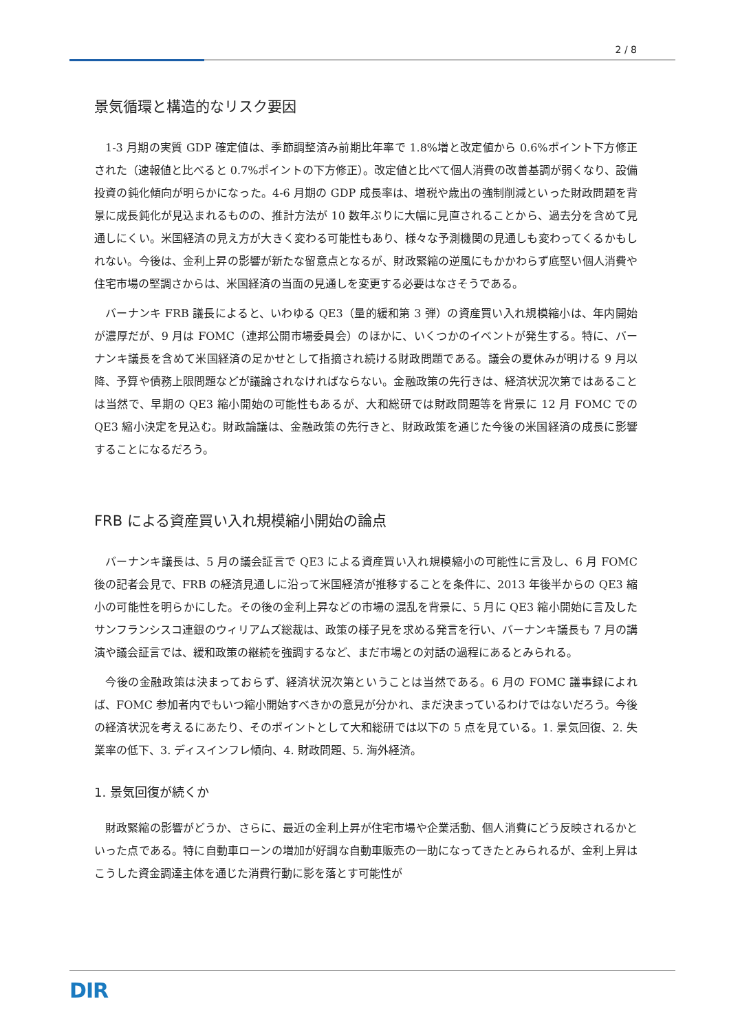2 / 8
景気循環と構造的なリスク要因
1-3 月期の実質 GDP 確定値は、季節調整済み前期比年率で 1.8%増と改定値から 0.6%ポイント下方修正された（速報値と比べると 0.7%ポイントの下方修正）。改定値と比べて個人消費の改善基調が弱くなり、設備投資の鈍化傾向が明らかになった。4-6 月期の GDP 成長率は、増税や歳出の強制削減といった財政問題を背景に成長鈍化が見込まれるものの、推計方法が 10 数年ぶりに大幅に見直されることから、過去分を含めて見通しにくい。米国経済の見え方が大きく変わる可能性もあり、様々な予測機関の見通しも変わってくるかもしれない。今後は、金利上昇の影響が新たな留意点となるが、財政緊縮の逆風にもかかわらず底堅い個人消費や住宅市場の堅調さからは、米国経済の当面の見通しを変更する必要はなさそうである。
バーナンキ FRB 議長によると、いわゆる QE3（量的緩和第 3 弾）の資産買い入れ規模縮小は、年内開始が濃厚だが、9 月は FOMC（連邦公開市場委員会）のほかに、いくつかのイベントが発生する。特に、バーナンキ議長を含めて米国経済の足かせとして指摘され続ける財政問題である。議会の夏休みが明ける 9 月以降、予算や債務上限問題などが議論されなければならない。金融政策の先行きは、経済状況次第ではあることは当然で、早期の QE3 縮小開始の可能性もあるが、大和総研では財政問題等を背景に 12 月 FOMC での QE3 縮小決定を見込む。財政論議は、金融政策の先行きと、財政政策を通じた今後の米国経済の成長に影響することになるだろう。
FRB による資産買い入れ規模縮小開始の論点
バーナンキ議長は、5 月の議会証言で QE3 による資産買い入れ規模縮小の可能性に言及し、6 月 FOMC 後の記者会見で、FRB の経済見通しに沿って米国経済が推移することを条件に、2013 年後半からの QE3 縮小の可能性を明らかにした。その後の金利上昇などの市場の混乱を背景に、5 月に QE3 縮小開始に言及したサンフランシスコ連銀のウィリアムズ総裁は、政策の様子見を求める発言を行い、バーナンキ議長も 7 月の講演や議会証言では、緩和政策の継続を強調するなど、まだ市場との対話の過程にあるとみられる。
今後の金融政策は決まっておらず、経済状況次第ということは当然である。6 月の FOMC 議事録によれば、FOMC 参加者内でもいつ縮小開始すべきかの意見が分かれ、まだ決まっているわけではないだろう。今後の経済状況を考えるにあたり、そのポイントとして大和総研では以下の 5 点を見ている。1. 景気回復、2. 失業率の低下、3. ディスインフレ傾向、4. 財政問題、5. 海外経済。
1. 景気回復が続くか
財政緊縮の影響がどうか、さらに、最近の金利上昇が住宅市場や企業活動、個人消費にどう反映されるかといった点である。特に自動車ローンの増加が好調な自動車販売の一助になってきたとみられるが、金利上昇はこうした資金調達主体を通じた消費行動に影を落とす可能性が
DIR